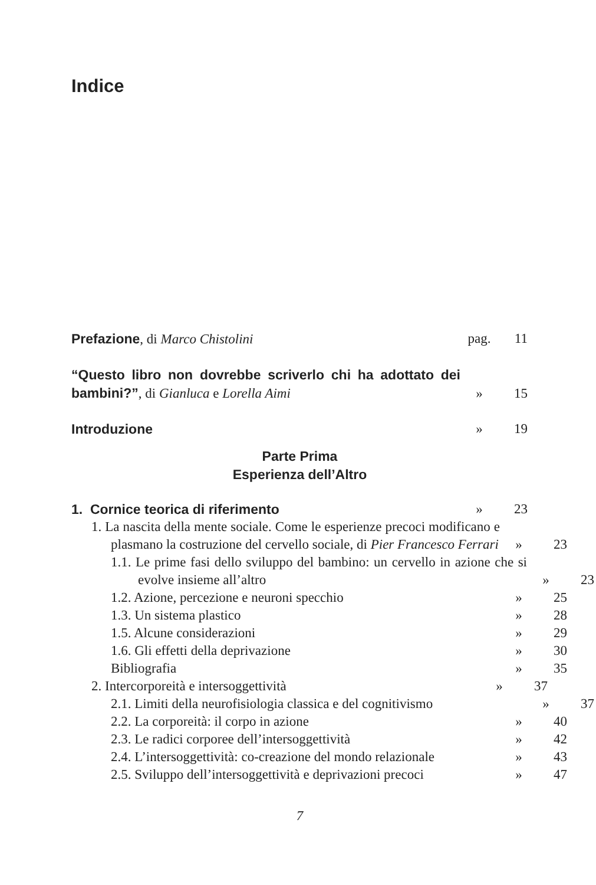Indice
Prefazione, di Marco Chistolini
pag. 11
“Questo libro non dovrebbe scriverlo chi ha adottato dei bambini?”, di Gianluca e Lorella Aimi
» 15
Introduzione » 19
Parte Prima
Esperienza dell’Altro
1. Cornice teorica di riferimento
» 23
1. La nascita della mente sociale. Come le esperienze precoci modificano e plasmano la costruzione del cervello sociale, di Pier Francesco Ferrari
» 23
1.1. Le prime fasi dello sviluppo del bambino: un cervello in azione che si evolve insieme all’altro
» 23
1.2. Azione, percezione e neuroni specchio
» 25
1.3. Un sistema plastico » 28
1.5. Alcune considerazioni » 29
1.6. Gli effetti della deprivazione
» 30
Bibliografia » 35
2. Intercorporeità e intersoggettività
» 37
2.1. Limiti della neurofisiologia classica e del cognitivismo
» 37
2.2. La corporeità: il corpo in azione
» 40
2.3. Le radici corporee dell’intersoggettività
» 42
2.4. L’intersoggettività: co-creazione del mondo relazionale
» 43
2.5. Sviluppo dell’intersoggettività e deprivazioni precoci
» 47
7